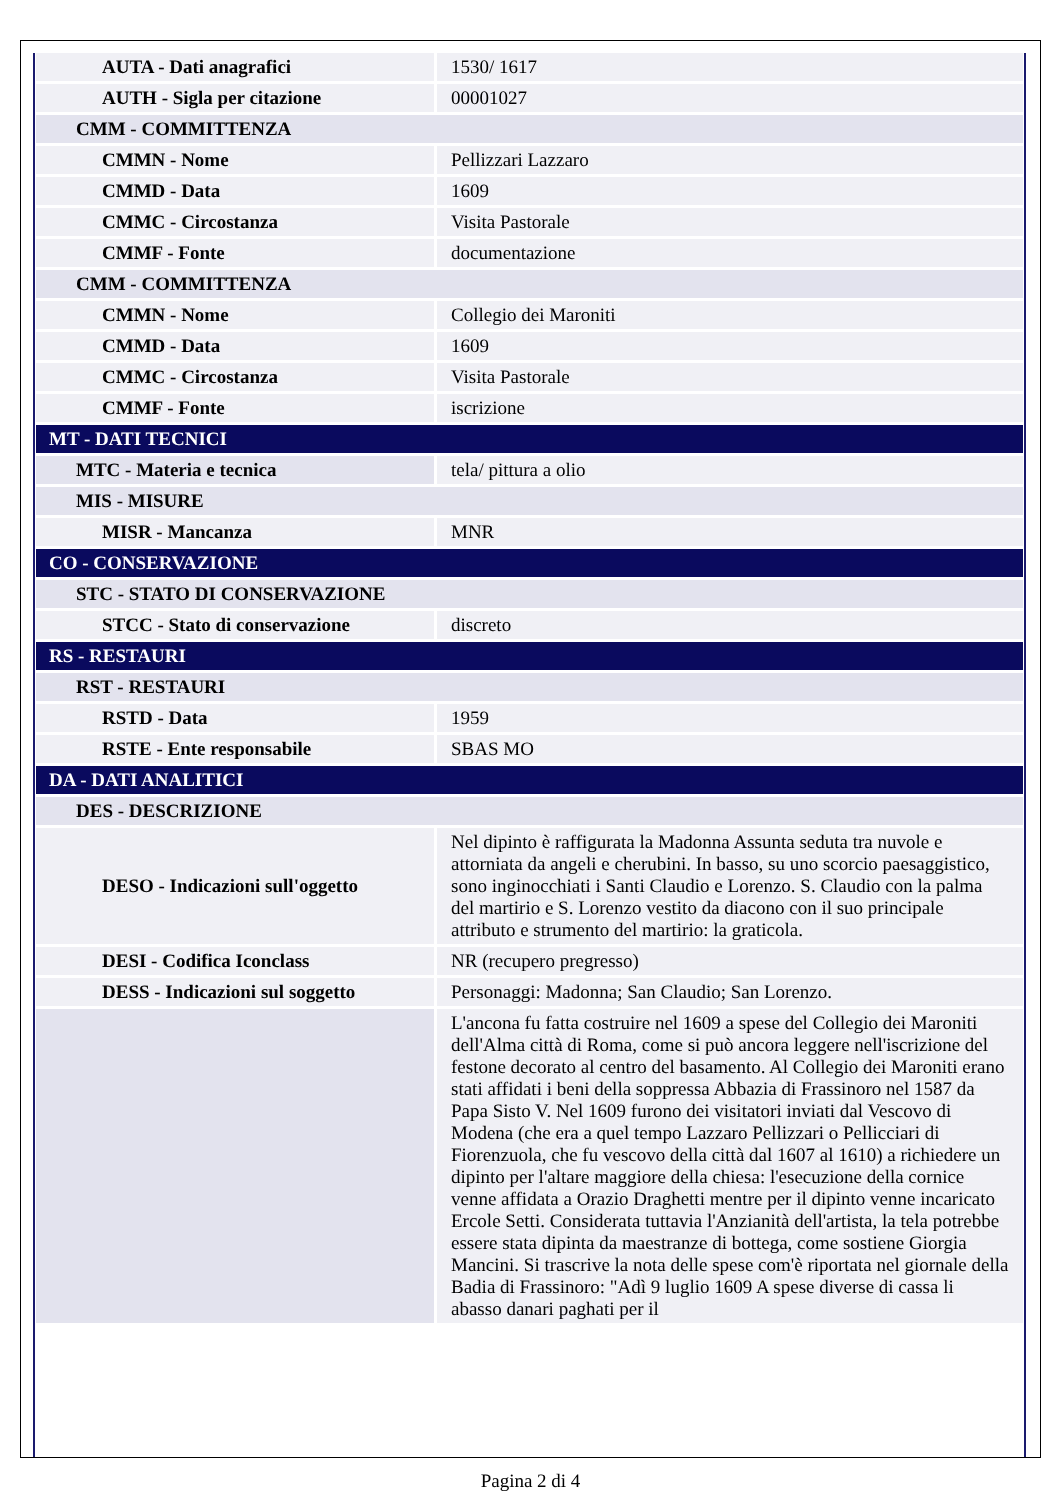| AUTA - Dati anagrafici | 1530/ 1617 |
| AUTH - Sigla per citazione | 00001027 |
| CMM - COMMITTENZA | |
| CMMN - Nome | Pellizzari Lazzaro |
| CMMD - Data | 1609 |
| CMMC - Circostanza | Visita Pastorale |
| CMMF - Fonte | documentazione |
| CMM - COMMITTENZA | |
| CMMN - Nome | Collegio dei Maroniti |
| CMMD - Data | 1609 |
| CMMC - Circostanza | Visita Pastorale |
| CMMF - Fonte | iscrizione |
| MT - DATI TECNICI | |
| MTC - Materia e tecnica | tela/ pittura a olio |
| MIS - MISURE | |
| MISR - Mancanza | MNR |
| CO - CONSERVAZIONE | |
| STC - STATO DI CONSERVAZIONE | |
| STCC - Stato di conservazione | discreto |
| RS - RESTAURI | |
| RST - RESTAURI | |
| RSTD - Data | 1959 |
| RSTE - Ente responsabile | SBAS MO |
| DA - DATI ANALITICI | |
| DES - DESCRIZIONE | |
| DESO - Indicazioni sull'oggetto | Nel dipinto è raffigurata la Madonna Assunta seduta tra nuvole e attorniata da angeli e cherubini. In basso, su uno scorcio paesaggistico, sono inginocchiati i Santi Claudio e Lorenzo. S. Claudio con la palma del martirio e S. Lorenzo vestito da diacono con il suo principale attributo e strumento del martirio: la graticola. |
| DESI - Codifica Iconclass | NR (recupero pregresso) |
| DESS - Indicazioni sul soggetto | Personaggi: Madonna; San Claudio; San Lorenzo. |
| | L'ancona fu fatta costruire nel 1609 a spese del Collegio dei Maroniti dell'Alma città di Roma, come si può ancora leggere nell'iscrizione del festone decorato al centro del basamento. Al Collegio dei Maroniti erano stati affidati i beni della soppressa Abbazia di Frassinoro nel 1587 da Papa Sisto V. Nel 1609 furono dei visitatori inviati dal Vescovo di Modena (che era a quel tempo Lazzaro Pellizzari o Pellicciari di Fiorenzuola, che fu vescovo della città dal 1607 al 1610) a richiedere un dipinto per l'altare maggiore della chiesa: l'esecuzione della cornice venne affidata a Orazio Draghetti mentre per il dipinto venne incaricato Ercole Setti. Considerata tuttavia l'Anzianità dell'artista, la tela potrebbe essere stata dipinta da maestranze di bottega, come sostiene Giorgia Mancini. Si trascrive la nota delle spese com'è riportata nel giornale della Badia di Frassinoro: "Adì 9 luglio 1609 A spese diverse di cassa li abasso danari paghati per il |
Pagina 2 di 4